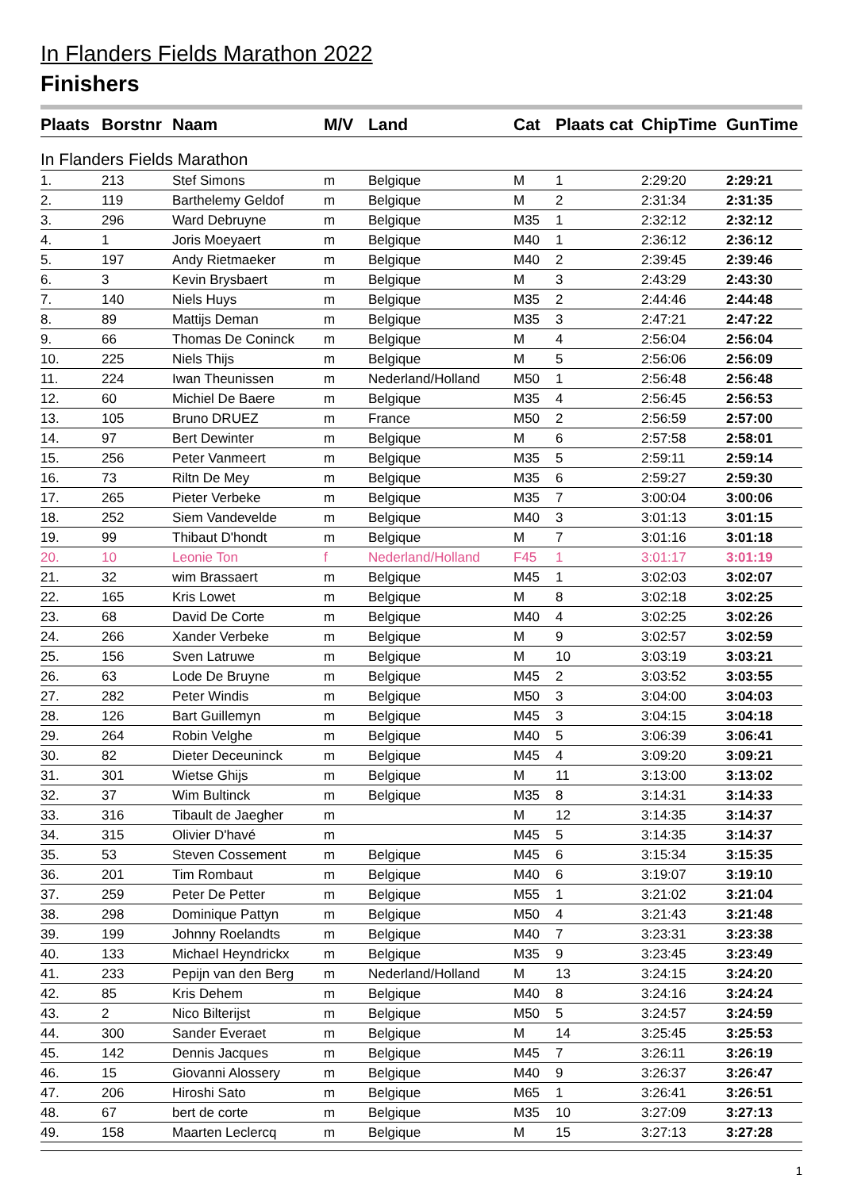In Flanders Fields Marathon 2022
Finishers
| Plaats | Borstnr | Naam | M/V | Land | Cat | Plaats cat | ChipTime | GunTime |
| --- | --- | --- | --- | --- | --- | --- | --- | --- |
| In Flanders Fields Marathon | | | | | | | | |
| 1. | 213 | Stef Simons | m | Belgique | M | 1 | 2:29:20 | 2:29:21 |
| 2. | 119 | Barthelemy Geldof | m | Belgique | M | 2 | 2:31:34 | 2:31:35 |
| 3. | 296 | Ward Debruyne | m | Belgique | M35 | 1 | 2:32:12 | 2:32:12 |
| 4. | 1 | Joris Moeyaert | m | Belgique | M40 | 1 | 2:36:12 | 2:36:12 |
| 5. | 197 | Andy Rietmaeker | m | Belgique | M40 | 2 | 2:39:45 | 2:39:46 |
| 6. | 3 | Kevin Brysbaert | m | Belgique | M | 3 | 2:43:29 | 2:43:30 |
| 7. | 140 | Niels Huys | m | Belgique | M35 | 2 | 2:44:46 | 2:44:48 |
| 8. | 89 | Mattijs Deman | m | Belgique | M35 | 3 | 2:47:21 | 2:47:22 |
| 9. | 66 | Thomas De Coninck | m | Belgique | M | 4 | 2:56:04 | 2:56:04 |
| 10. | 225 | Niels Thijs | m | Belgique | M | 5 | 2:56:06 | 2:56:09 |
| 11. | 224 | Iwan Theunissen | m | Nederland/Holland | M50 | 1 | 2:56:48 | 2:56:48 |
| 12. | 60 | Michiel De Baere | m | Belgique | M35 | 4 | 2:56:45 | 2:56:53 |
| 13. | 105 | Bruno DRUEZ | m | France | M50 | 2 | 2:56:59 | 2:57:00 |
| 14. | 97 | Bert Dewinter | m | Belgique | M | 6 | 2:57:58 | 2:58:01 |
| 15. | 256 | Peter Vanmeert | m | Belgique | M35 | 5 | 2:59:11 | 2:59:14 |
| 16. | 73 | Riltn De Mey | m | Belgique | M35 | 6 | 2:59:27 | 2:59:30 |
| 17. | 265 | Pieter Verbeke | m | Belgique | M35 | 7 | 3:00:04 | 3:00:06 |
| 18. | 252 | Siem Vandevelde | m | Belgique | M40 | 3 | 3:01:13 | 3:01:15 |
| 19. | 99 | Thibaut D'hondt | m | Belgique | M | 7 | 3:01:16 | 3:01:18 |
| 20. | 10 | Leonie Ton | f | Nederland/Holland | F45 | 1 | 3:01:17 | 3:01:19 |
| 21. | 32 | wim Brassaert | m | Belgique | M45 | 1 | 3:02:03 | 3:02:07 |
| 22. | 165 | Kris Lowet | m | Belgique | M | 8 | 3:02:18 | 3:02:25 |
| 23. | 68 | David De Corte | m | Belgique | M40 | 4 | 3:02:25 | 3:02:26 |
| 24. | 266 | Xander Verbeke | m | Belgique | M | 9 | 3:02:57 | 3:02:59 |
| 25. | 156 | Sven Latruwe | m | Belgique | M | 10 | 3:03:19 | 3:03:21 |
| 26. | 63 | Lode De Bruyne | m | Belgique | M45 | 2 | 3:03:52 | 3:03:55 |
| 27. | 282 | Peter Windis | m | Belgique | M50 | 3 | 3:04:00 | 3:04:03 |
| 28. | 126 | Bart Guillemyn | m | Belgique | M45 | 3 | 3:04:15 | 3:04:18 |
| 29. | 264 | Robin Velghe | m | Belgique | M40 | 5 | 3:06:39 | 3:06:41 |
| 30. | 82 | Dieter Deceuninck | m | Belgique | M45 | 4 | 3:09:20 | 3:09:21 |
| 31. | 301 | Wietse Ghijs | m | Belgique | M | 11 | 3:13:00 | 3:13:02 |
| 32. | 37 | Wim Bultinck | m | Belgique | M35 | 8 | 3:14:31 | 3:14:33 |
| 33. | 316 | Tibault de Jaegher | m | | M | 12 | 3:14:35 | 3:14:37 |
| 34. | 315 | Olivier D'havé | m | | M45 | 5 | 3:14:35 | 3:14:37 |
| 35. | 53 | Steven Cossement | m | Belgique | M45 | 6 | 3:15:34 | 3:15:35 |
| 36. | 201 | Tim Rombaut | m | Belgique | M40 | 6 | 3:19:07 | 3:19:10 |
| 37. | 259 | Peter De Petter | m | Belgique | M55 | 1 | 3:21:02 | 3:21:04 |
| 38. | 298 | Dominique Pattyn | m | Belgique | M50 | 4 | 3:21:43 | 3:21:48 |
| 39. | 199 | Johnny Roelandts | m | Belgique | M40 | 7 | 3:23:31 | 3:23:38 |
| 40. | 133 | Michael Heyndrickx | m | Belgique | M35 | 9 | 3:23:45 | 3:23:49 |
| 41. | 233 | Pepijn van den Berg | m | Nederland/Holland | M | 13 | 3:24:15 | 3:24:20 |
| 42. | 85 | Kris Dehem | m | Belgique | M40 | 8 | 3:24:16 | 3:24:24 |
| 43. | 2 | Nico Bilterijst | m | Belgique | M50 | 5 | 3:24:57 | 3:24:59 |
| 44. | 300 | Sander Everaet | m | Belgique | M | 14 | 3:25:45 | 3:25:53 |
| 45. | 142 | Dennis Jacques | m | Belgique | M45 | 7 | 3:26:11 | 3:26:19 |
| 46. | 15 | Giovanni Alossery | m | Belgique | M40 | 9 | 3:26:37 | 3:26:47 |
| 47. | 206 | Hiroshi Sato | m | Belgique | M65 | 1 | 3:26:41 | 3:26:51 |
| 48. | 67 | bert de corte | m | Belgique | M35 | 10 | 3:27:09 | 3:27:13 |
| 49. | 158 | Maarten Leclercq | m | Belgique | M | 15 | 3:27:13 | 3:27:28 |
1